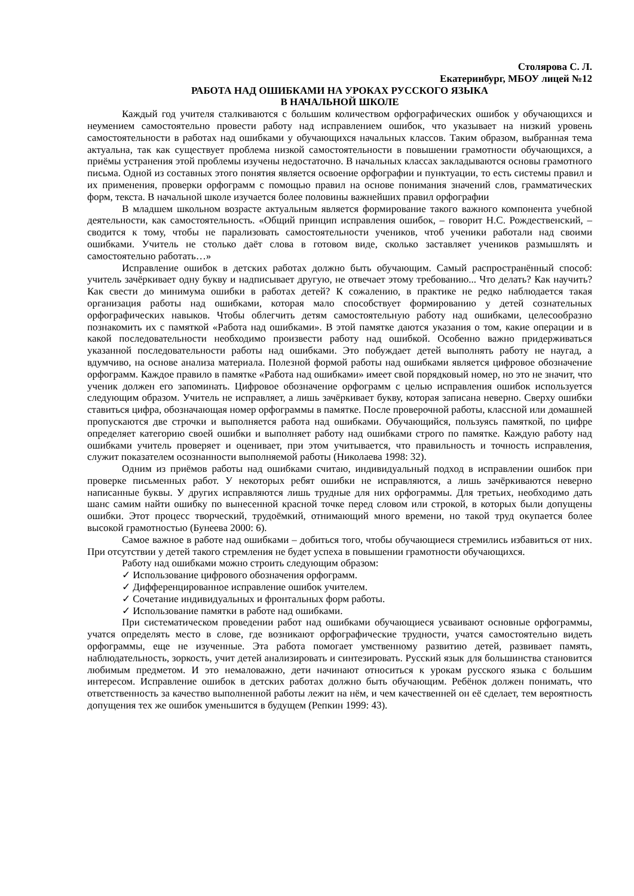Столярова С. Л.
Екатеринбург, МБОУ лицей №12
РАБОТА НАД ОШИБКАМИ НА УРОКАХ РУССКОГО ЯЗЫКА
В НАЧАЛЬНОЙ ШКОЛЕ
Каждый год учителя сталкиваются с большим количеством орфографических ошибок у обучающихся и неумением самостоятельно провести работу над исправлением ошибок, что указывает на низкий уровень самостоятельности в работах над ошибками у обучающихся начальных классов. Таким образом, выбранная тема актуальна, так как существует проблема низкой самостоятельности в повышении грамотности обучающихся, а приёмы устранения этой проблемы изучены недостаточно. В начальных классах закладываются основы грамотного письма. Одной из составных этого понятия является освоение орфографии и пунктуации, то есть системы правил и их применения, проверки орфограмм с помощью правил на основе понимания значений слов, грамматических форм, текста. В начальной школе изучается более половины важнейших правил орфографии
В младшем школьном возрасте актуальным является формирование такого важного компонента учебной деятельности, как самостоятельность. «Общий принцип исправления ошибок, – говорит Н.С. Рождественский, – сводится к тому, чтобы не парализовать самостоятельности учеников, чтоб ученики работали над своими ошибками. Учитель не столько даёт слова в готовом виде, сколько заставляет учеников размышлять и самостоятельно работать…»
Исправление ошибок в детских работах должно быть обучающим. Самый распространённый способ: учитель зачёркивает одну букву и надписывает другую, не отвечает этому требованию... Что делать? Как научить? Как свести до минимума ошибки в работах детей? К сожалению, в практике не редко наблюдается такая организация работы над ошибками, которая мало способствует формированию у детей сознательных орфографических навыков. Чтобы облегчить детям самостоятельную работу над ошибками, целесообразно познакомить их с памяткой «Работа над ошибками». В этой памятке даются указания о том, какие операции и в какой последовательности необходимо произвести работу над ошибкой. Особенно важно придерживаться указанной последовательности работы над ошибками. Это побуждает детей выполнять работу не наугад, а вдумчиво, на основе анализа материала. Полезной формой работы над ошибками является цифровое обозначение орфограмм. Каждое правило в памятке «Работа над ошибками» имеет свой порядковый номер, но это не значит, что ученик должен его запоминать. Цифровое обозначение орфограмм с целью исправления ошибок используется следующим образом. Учитель не исправляет, а лишь зачёркивает букву, которая записана неверно. Сверху ошибки ставиться цифра, обозначающая номер орфограммы в памятке. После проверочной работы, классной или домашней пропускаются две строчки и выполняется работа над ошибками. Обучающийся, пользуясь памяткой, по цифре определяет категорию своей ошибки и выполняет работу над ошибками строго по памятке. Каждую работу над ошибками учитель проверяет и оценивает, при этом учитывается, что правильность и точность исправления, служит показателем осознанности выполняемой работы (Николаева 1998: 32).
Одним из приёмов работы над ошибками считаю, индивидуальный подход в исправлении ошибок при проверке письменных работ. У некоторых ребят ошибки не исправляются, а лишь зачёркиваются неверно написанные буквы. У других исправляются лишь трудные для них орфограммы. Для третьих, необходимо дать шанс самим найти ошибку по вынесенной красной точке перед словом или строкой, в которых были допущены ошибки. Этот процесс творческий, трудоёмкий, отнимающий много времени, но такой труд окупается более высокой грамотностью (Бунеева 2000: 6).
Самое важное в работе над ошибками – добиться того, чтобы обучающиеся стремились избавиться от них. При отсутствии у детей такого стремления не будет успеха в повышении грамотности обучающихся.
Работу над ошибками можно строить следующим образом:
✓ Использование цифрового обозначения орфограмм.
✓ Дифференцированное исправление ошибок учителем.
✓ Сочетание индивидуальных и фронтальных форм работы.
✓ Использование памятки в работе над ошибками.
При систематическом проведении работ над ошибками обучающиеся усваивают основные орфограммы, учатся определять место в слове, где возникают орфографические трудности, учатся самостоятельно видеть орфограммы, еще не изученные. Эта работа помогает умственному развитию детей, развивает память, наблюдательность, зоркость, учит детей анализировать и синтезировать. Русский язык для большинства становится любимым предметом. И это немаловажно, дети начинают относиться к урокам русского языка с большим интересом. Исправление ошибок в детских работах должно быть обучающим. Ребёнок должен понимать, что ответственность за качество выполненной работы лежит на нём, и чем качественней он её сделает, тем вероятность допущения тех же ошибок уменьшится в будущем (Репкин 1999: 43).